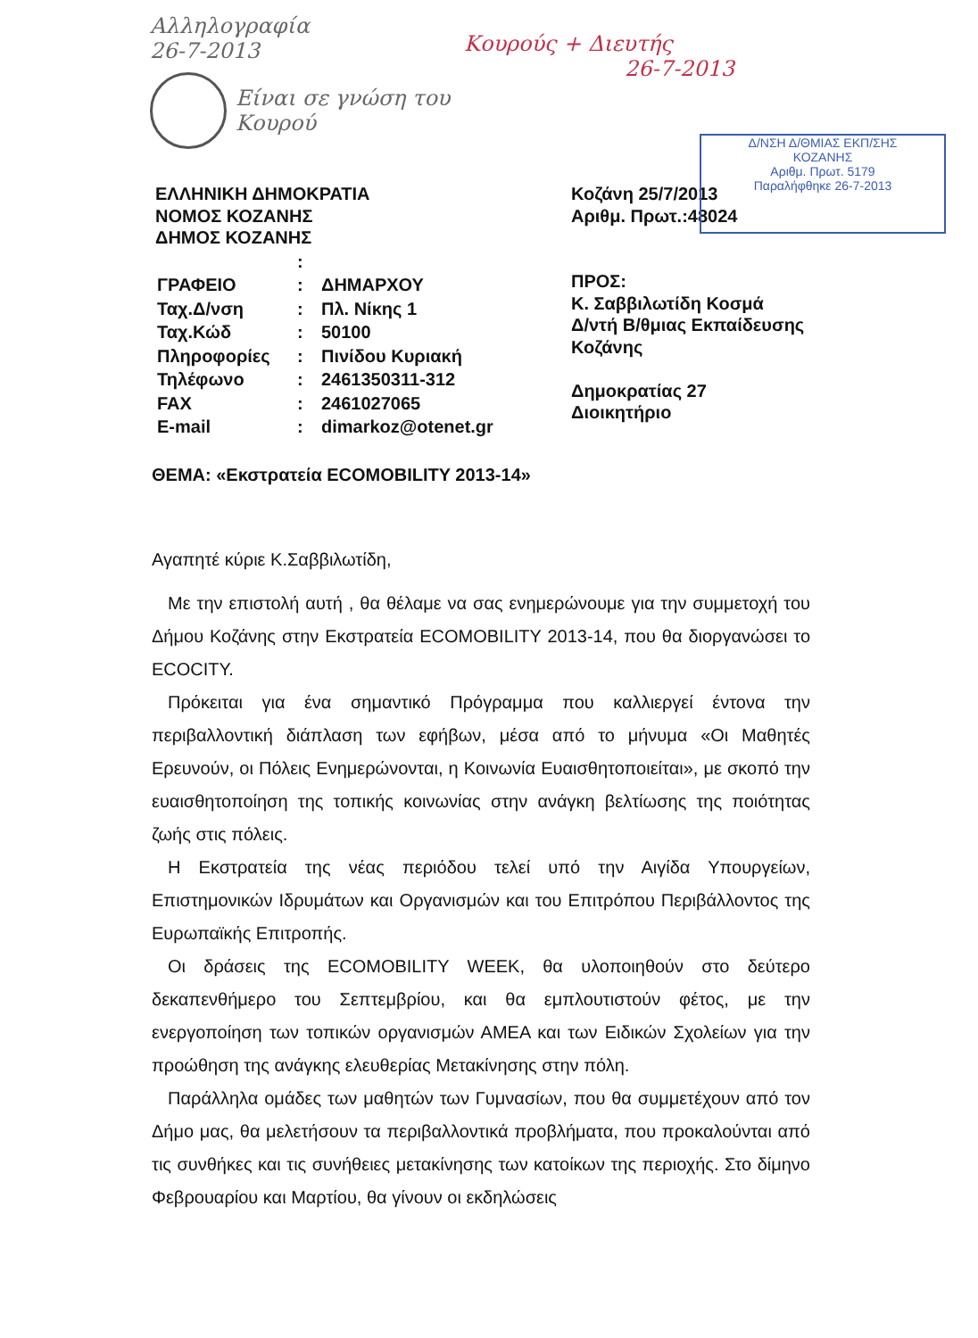Αλληλογραφία
26-7-2013
Κουρούς + Διευτής
26-7-2013
Είναι σε γνώση του
Κουρού
Δ/ΝΣΗ Δ/ΘΜΙΑΣ ΕΚΠ/ΣΗΣ
ΚΟΖΑΝΗΣ
Αριθμ. Πρωτ. 5179
Παραλήφθηκε 26-7-2013
ΕΛΛΗΝΙΚΗ ΔΗΜΟΚΡΑΤΙΑ
ΝΟΜΟΣ ΚΟΖΑΝΗΣ
ΔΗΜΟΣ ΚΟΖΑΝΗΣ
| | : | |
| ΓΡΑΦΕΙΟ | : | ΔΗΜΑΡΧΟΥ |
| Ταχ.Δ/νση | : | Πλ. Νίκης 1 |
| Ταχ.Κώδ | : | 50100 |
| Πληροφορίες | : | Πινίδου Κυριακή |
| Τηλέφωνο | : | 2461350311-312 |
| FAX | : | 2461027065 |
| E-mail | : | dimarkoz@otenet.gr |
Κοζάνη 25/7/2013
Αριθμ. Πρωτ.:48024
ΠΡΟΣ:
Κ. Σαββιλωτίδη Κοσμά
Δ/ντή Β/θμιας Εκπαίδευσης
Κοζάνης
Δημοκρατίας 27
Διοικητήριο
ΘΕΜΑ: «Εκστρατεία ECOMOBILITY 2013-14»
Αγαπητέ κύριε Κ.Σαββιλωτίδη,
Με την επιστολή αυτή , θα θέλαμε να σας ενημερώνουμε για την συμμετοχή του Δήμου Κοζάνης στην Εκστρατεία ECOMOBILITY 2013-14, που θα διοργανώσει το ECOCITY.
Πρόκειται για ένα σημαντικό Πρόγραμμα που καλλιεργεί έντονα την περιβαλλοντική διάπλαση των εφήβων, μέσα από το μήνυμα «Οι Μαθητές Ερευνούν, οι Πόλεις Ενημερώνονται, η Κοινωνία Ευαισθητοποιείται», με σκοπό την ευαισθητοποίηση της τοπικής κοινωνίας στην ανάγκη βελτίωσης της ποιότητας ζωής στις πόλεις.
Η Εκστρατεία της νέας περιόδου τελεί υπό την Αιγίδα Υπουργείων, Επιστημονικών Ιδρυμάτων και Οργανισμών και του Επιτρόπου Περιβάλλοντος της Ευρωπαϊκής Επιτροπής.
Οι δράσεις της ECOMOBILITY WEEK, θα υλοποιηθούν στο δεύτερο δεκαπενθήμερο του Σεπτεμβρίου, και θα εμπλουτιστούν φέτος, με την ενεργοποίηση των τοπικών οργανισμών ΑΜΕΑ και των Ειδικών Σχολείων για την προώθηση της ανάγκης ελευθερίας Μετακίνησης στην πόλη.
Παράλληλα ομάδες των μαθητών των Γυμνασίων, που θα συμμετέχουν από τον Δήμο μας, θα μελετήσουν τα περιβαλλοντικά προβλήματα, που προκαλούνται από τις συνθήκες και τις συνήθειες μετακίνησης των κατοίκων της περιοχής. Στο δίμηνο Φεβρουαρίου και Μαρτίου, θα γίνουν οι εκδηλώσεις